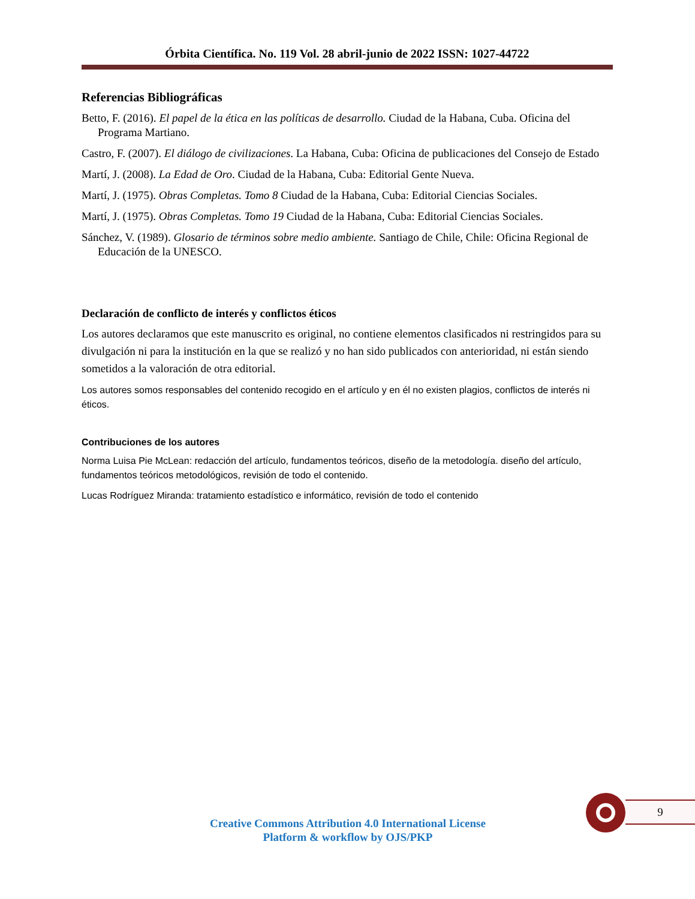Órbita Científica. No. 119 Vol. 28 abril-junio de 2022 ISSN: 1027-44722
Referencias Bibliográficas
Betto, F. (2016). El papel de la ética en las políticas de desarrollo. Ciudad de la Habana, Cuba. Oficina del Programa Martiano.
Castro, F. (2007). El diálogo de civilizaciones. La Habana, Cuba: Oficina de publicaciones del Consejo de Estado
Martí, J. (2008). La Edad de Oro. Ciudad de la Habana, Cuba: Editorial Gente Nueva.
Martí, J. (1975). Obras Completas. Tomo 8 Ciudad de la Habana, Cuba: Editorial Ciencias Sociales.
Martí, J. (1975). Obras Completas. Tomo 19 Ciudad de la Habana, Cuba: Editorial Ciencias Sociales.
Sánchez, V. (1989). Glosario de términos sobre medio ambiente. Santiago de Chile, Chile: Oficina Regional de Educación de la UNESCO.
Declaración de conflicto de interés y conflictos éticos
Los autores declaramos que este manuscrito es original, no contiene elementos clasificados ni restringidos para su divulgación ni para la institución en la que se realizó y no han sido publicados con anterioridad, ni están siendo sometidos a la valoración de otra editorial.
Los autores somos responsables del contenido recogido en el artículo y en él no existen plagios, conflictos de interés ni éticos.
Contribuciones de los autores
Norma Luisa Pie McLean: redacción del artículo, fundamentos teóricos, diseño de la metodología. diseño del artículo, fundamentos teóricos metodológicos, revisión de todo el contenido.
Lucas Rodríguez Miranda: tratamiento estadístico e informático, revisión de todo el contenido
9
Creative Commons Attribution 4.0 International License
Platform & workflow by OJS/PKP